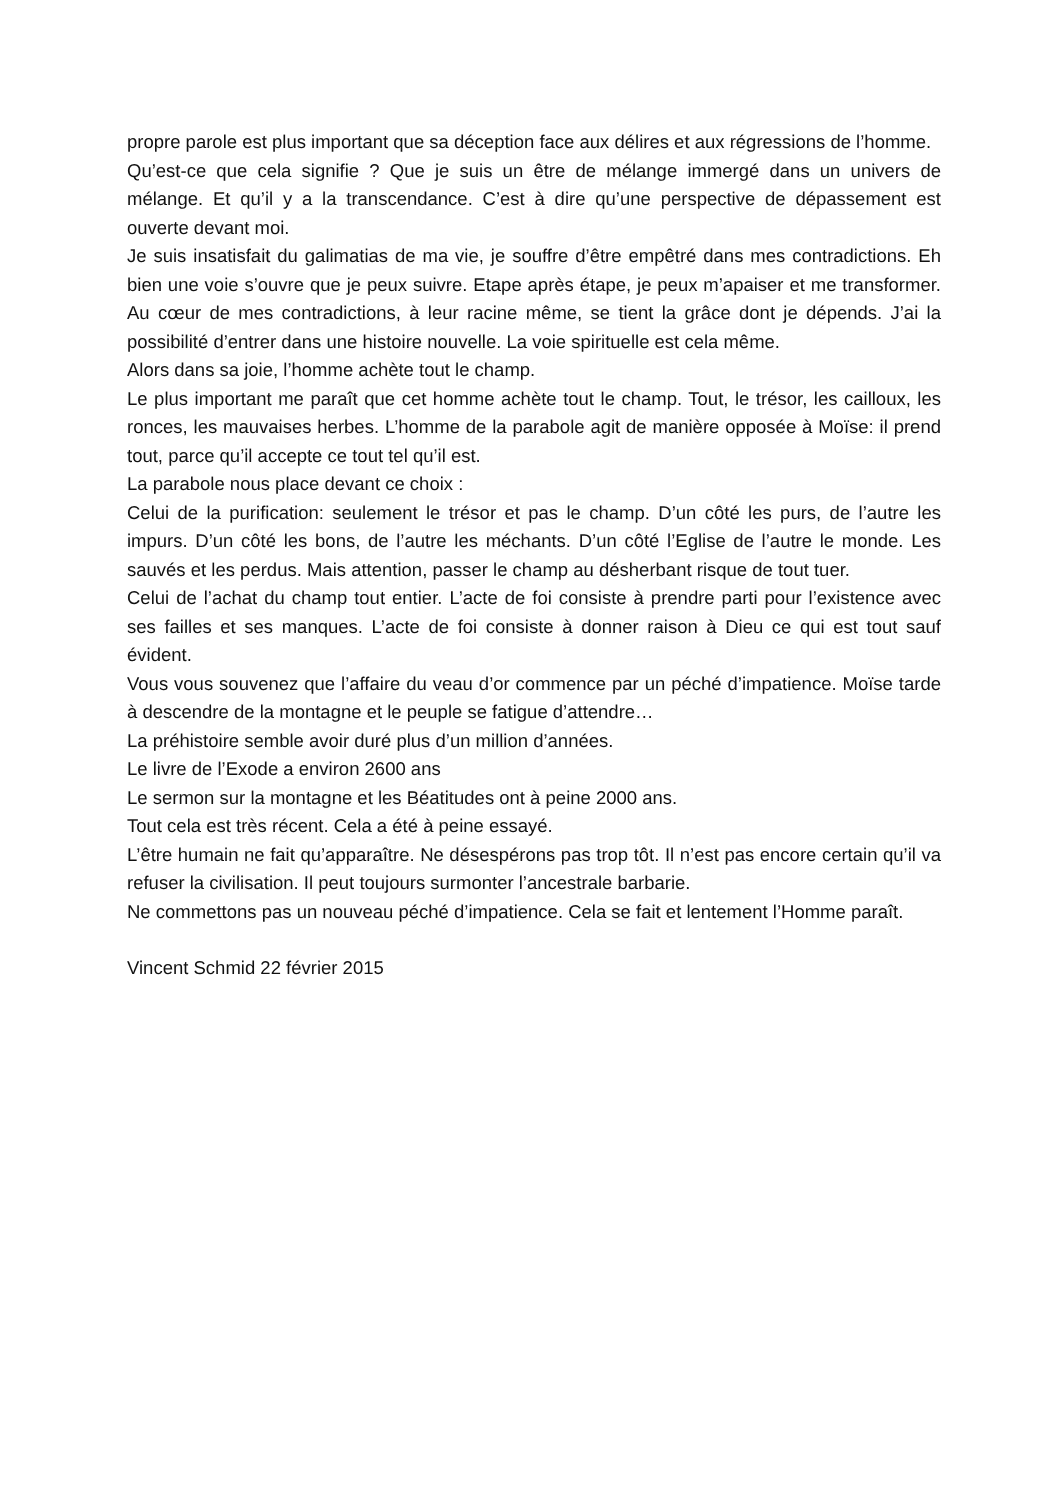propre parole est plus important que sa déception face aux délires et aux régressions de l’homme.
Qu’est-ce que cela signifie ? Que je suis un être de mélange immergé dans un univers de mélange. Et qu’il y a la transcendance. C’est à dire qu’une perspective de dépassement est ouverte devant moi.
Je suis insatisfait du galimatias de ma vie, je souffre d’être empêtré dans mes contradictions. Eh bien une voie s’ouvre que je peux suivre. Etape après étape, je peux m’apaiser et me transformer. Au cœur de mes contradictions, à leur racine même, se tient la grâce dont je dépends. J’ai la possibilité d’entrer dans une histoire nouvelle. La voie spirituelle est cela même.
Alors dans sa joie, l’homme achète tout le champ.
Le plus important me paraît que cet homme achète tout le champ. Tout, le trésor, les cailloux, les ronces, les mauvaises herbes. L’homme de la parabole agit de manière opposée à Moïse: il prend tout, parce qu’il accepte ce tout tel qu’il est.
La parabole nous place devant ce choix :
Celui de la purification: seulement le trésor et pas le champ. D’un côté les purs, de l’autre les impurs. D’un côté les bons, de l’autre les méchants. D’un côté l’Eglise de l’autre le monde. Les sauvés et les perdus. Mais attention, passer le champ au désherbant risque de tout tuer.
Celui de l’achat du champ tout entier. L’acte de foi consiste à prendre parti pour l’existence avec ses failles et ses manques. L’acte de foi consiste à donner raison à Dieu ce qui est tout sauf évident.
Vous vous souvenez que l’affaire du veau d’or commence par un péché d’impatience. Moïse tarde à descendre de la montagne et le peuple se fatigue d’attendre…
La préhistoire semble avoir duré plus d’un million d’années.
Le livre de l’Exode a environ 2600 ans
Le sermon sur la montagne et les Béatitudes ont à peine 2000 ans.
Tout cela est très récent. Cela a été à peine essayé.
L’être humain ne fait qu’apparaître. Ne désespérons pas trop tôt. Il n’est pas encore certain qu’il va refuser la civilisation. Il peut toujours surmonter l’ancestrale barbarie.
Ne commettons pas un nouveau péché d’impatience. Cela se fait et lentement l’Homme paraît.
Vincent Schmid 22 février 2015